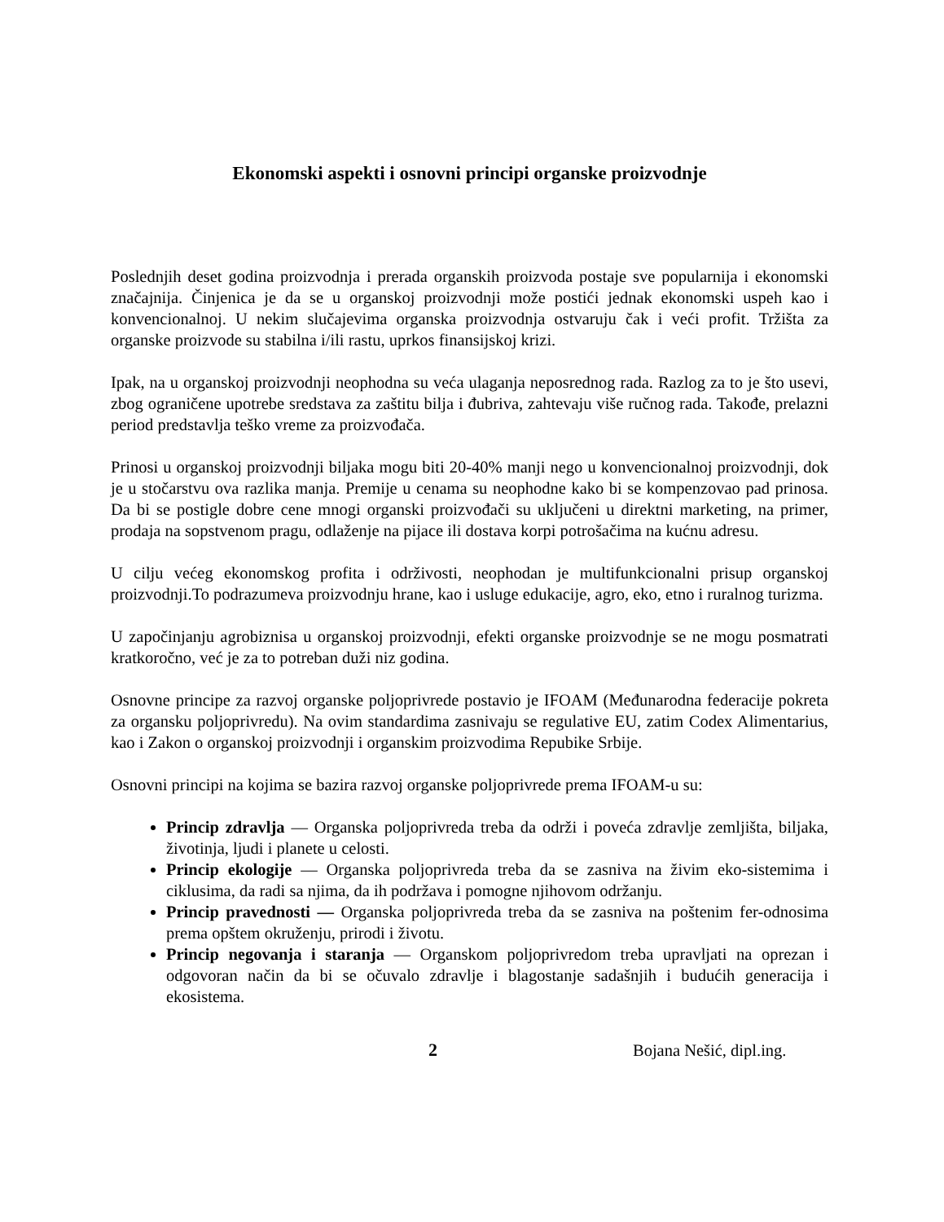Ekonomski aspekti i osnovni principi organske proizvodnje
Poslednjih deset godina proizvodnja i prerada organskih proizvoda postaje sve popularnija i ekonomski značajnija. Činjenica je da se u organskoj proizvodnji može postići jednak ekonomski uspeh kao i konvencionalnoj. U nekim slučajevima organska proizvodnja ostvaruju čak i veći profit. Tržišta za organske proizvode su stabilna i/ili rastu, uprkos finansijskoj krizi.
Ipak, na u organskoj proizvodnji neophodna su veća ulaganja neposrednog rada. Razlog za to je što usevi, zbog ograničene upotrebe sredstava za zaštitu bilja i đubriva, zahtevaju više ručnog rada. Takođe, prelazni period predstavlja teško vreme za proizvođača.
Prinosi u organskoj proizvodnji biljaka mogu biti 20-40% manji nego u konvencionalnoj proizvodnji, dok je u stočarstvu ova razlika manja. Premije u cenama su neophodne kako bi se kompenzovao pad prinosa. Da bi se postigle dobre cene mnogi organski proizvođači su uključeni u direktni marketing, na primer, prodaja na sopstvenom pragu, odlaženje na pijace ili dostava korpi potrošačima na kućnu adresu.
U cilju većeg ekonomskog profita i održivosti, neophodan je multifunkcionalni prisup organskoj proizvodnji.To podrazumeva proizvodnju hrane, kao i usluge edukacije, agro, eko, etno i ruralnog turizma.
U započinjanju agrobiznisa u organskoj proizvodnji, efekti organske proizvodnje se ne mogu posmatrati kratkoročno, već je za to potreban duži niz godina.
Osnovne principe za razvoj organske poljoprivrede postavio je IFOAM (Međunarodna federacije pokreta za organsku poljoprivredu). Na ovim standardima zasnivaju se regulative EU, zatim Codex Alimentarius, kao i Zakon o organskoj proizvodnji i organskim proizvodima Repubike Srbije.
Osnovni principi na kojima se bazira razvoj organske poljoprivrede prema IFOAM-u su:
Princip zdravlja — Organska poljoprivreda treba da održi i poveća zdravlje zemljišta, biljaka, životinja, ljudi i planete u celosti.
Princip ekologije — Organska poljoprivreda treba da se zasniva na živim eko-sistemima i ciklusima, da radi sa njima, da ih podržava i pomogne njihovom održanju.
Princip pravednosti — Organska poljoprivreda treba da se zasniva na poštenim fer-odnosima prema opštem okruženju, prirodi i životu.
Princip negovanja i staranja — Organskom poljoprivredom treba upravljati na oprezan i odgovoran način da bi se očuvalo zdravlje i blagostanje sadašnjih i budućih generacija i ekosistema.
2 Bojana Nešić, dipl.ing.